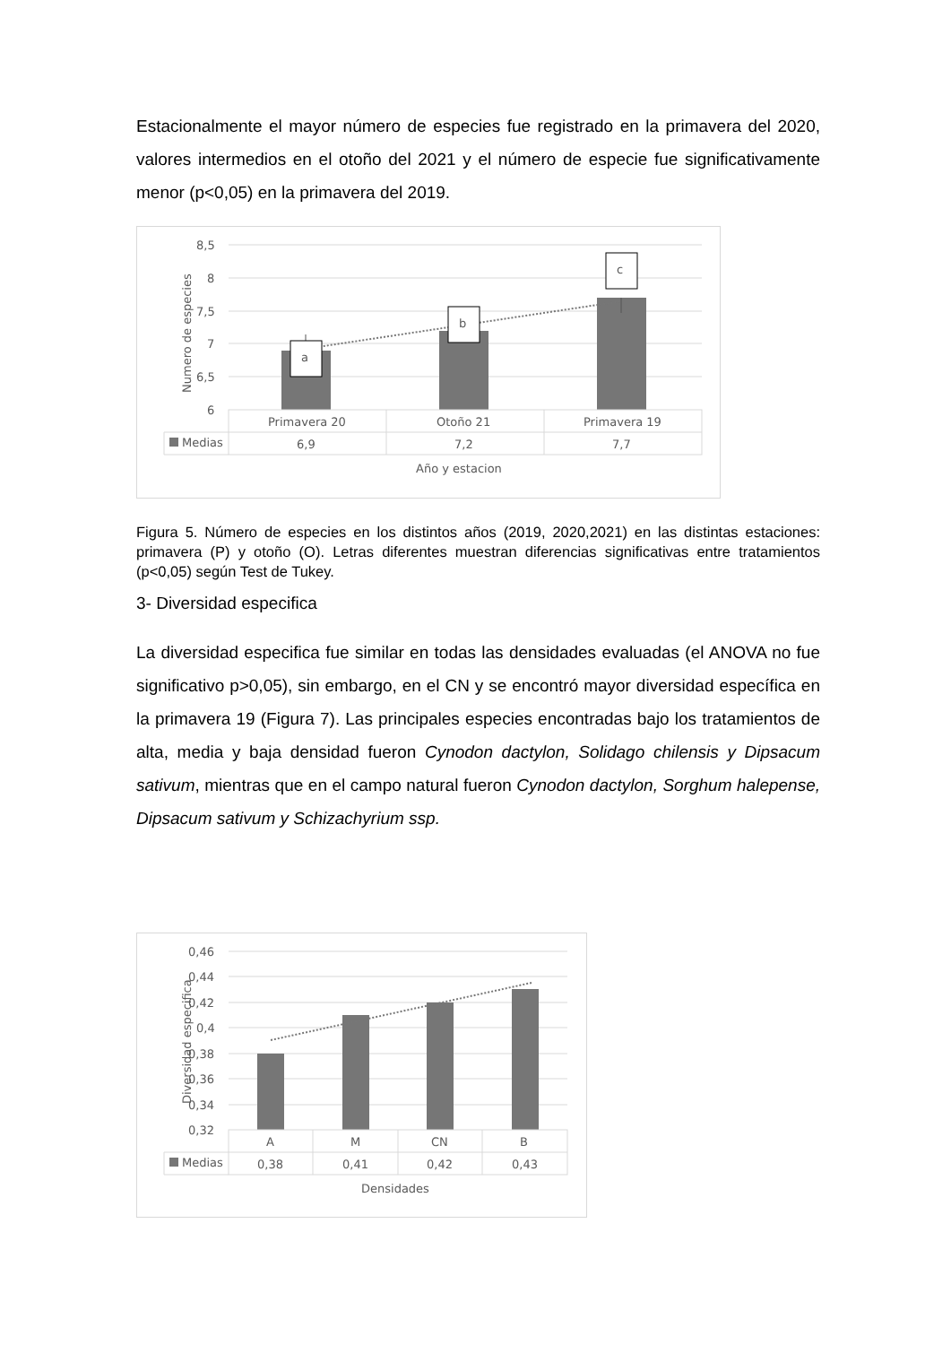Estacionalmente el mayor número de especies fue registrado en la primavera del 2020, valores intermedios en el otoño del 2021 y el número de especie fue significativamente menor (p<0,05) en la primavera del 2019.
8,5
8
7,5
7
6,5
6
Numero de especies
a
b
c
Primavera 20
Otoño 21
Primavera 19
Medias
6,9
7,2
7,7
Año y estacion
Figura 5. Número de especies en los distintos años (2019, 2020,2021) en las distintas estaciones: primavera (P) y otoño (O). Letras diferentes muestran diferencias significativas entre tratamientos (p<0,05) según Test de Tukey.
3- Diversidad especifica
La diversidad especifica fue similar en todas las densidades evaluadas (el ANOVA no fue significativo p>0,05), sin embargo, en el CN y se encontró mayor diversidad específica en la primavera 19 (Figura 7). Las principales especies encontradas bajo los tratamientos de alta, media y baja densidad fueron Cynodon dactylon, Solidago chilensis y Dipsacum sativum, mientras que en el campo natural fueron Cynodon dactylon, Sorghum halepense, Dipsacum sativum y Schizachyrium ssp.
0,46
0,44
0,42
0,4
0,38
0,36
0,34
0,32
Diversidad especifica
A
M
CN
B
Medias
0,38
0,41
0,42
0,43
Densidades